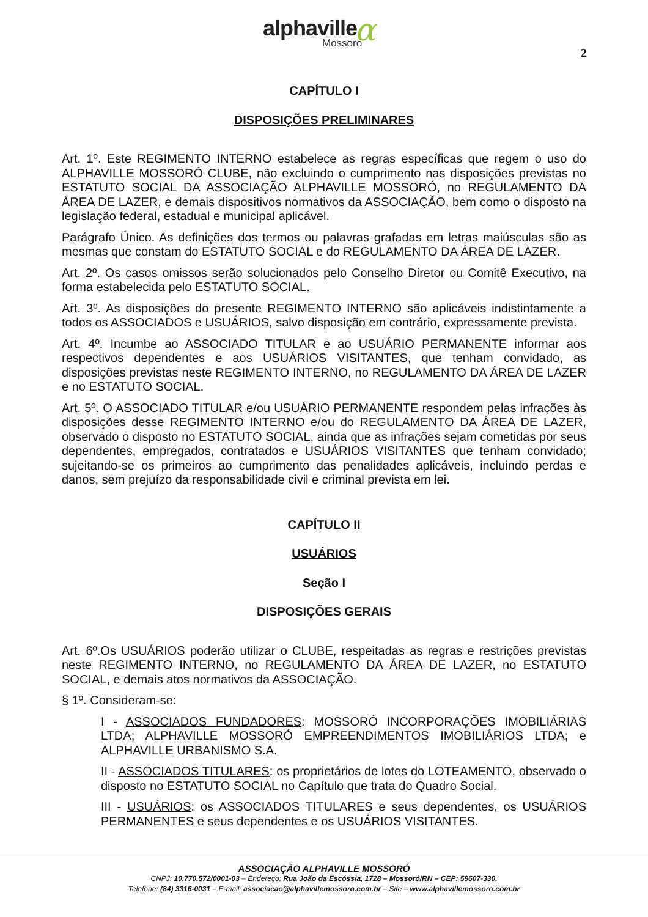α alphaville
Mossoró
2
CAPÍTULO I
DISPOSIÇÕES PRELIMINARES
Art. 1º. Este REGIMENTO INTERNO estabelece as regras específicas que regem o uso do ALPHAVILLE MOSSORÓ CLUBE, não excluindo o cumprimento nas disposições previstas no ESTATUTO SOCIAL DA ASSOCIAÇÃO ALPHAVILLE MOSSORÓ, no REGULAMENTO DA ÁREA DE LAZER, e demais dispositivos normativos da ASSOCIAÇÃO, bem como o disposto na legislação federal, estadual e municipal aplicável.
Parágrafo Único. As definições dos termos ou palavras grafadas em letras maiúsculas são as mesmas que constam do ESTATUTO SOCIAL e do REGULAMENTO DA ÁREA DE LAZER.
Art. 2º. Os casos omissos serão solucionados pelo Conselho Diretor ou Comitê Executivo, na forma estabelecida pelo ESTATUTO SOCIAL.
Art. 3º. As disposições do presente REGIMENTO INTERNO são aplicáveis indistintamente a todos os ASSOCIADOS e USUÁRIOS, salvo disposição em contrário, expressamente prevista.
Art. 4º. Incumbe ao ASSOCIADO TITULAR e ao USUÁRIO PERMANENTE informar aos respectivos dependentes e aos USUÁRIOS VISITANTES, que tenham convidado, as disposições previstas neste REGIMENTO INTERNO, no REGULAMENTO DA ÁREA DE LAZER e no ESTATUTO SOCIAL.
Art. 5º. O ASSOCIADO TITULAR e/ou USUÁRIO PERMANENTE respondem pelas infrações às disposições desse REGIMENTO INTERNO e/ou do REGULAMENTO DA ÁREA DE LAZER, observado o disposto no ESTATUTO SOCIAL, ainda que as infrações sejam cometidas por seus dependentes, empregados, contratados e USUÁRIOS VISITANTES que tenham convidado; sujeitando-se os primeiros ao cumprimento das penalidades aplicáveis, incluindo perdas e danos, sem prejuízo da responsabilidade civil e criminal prevista em lei.
CAPÍTULO II
USUÁRIOS
Seção I
DISPOSIÇÕES GERAIS
Art. 6º.Os USUÁRIOS poderão utilizar o CLUBE, respeitadas as regras e restrições previstas neste REGIMENTO INTERNO, no REGULAMENTO DA ÁREA DE LAZER, no ESTATUTO SOCIAL, e demais atos normativos da ASSOCIAÇÃO.
§ 1º. Consideram-se:
I - ASSOCIADOS FUNDADORES: MOSSORÓ INCORPORAÇÕES IMOBILIÁRIAS LTDA; ALPHAVILLE MOSSORÓ EMPREENDIMENTOS IMOBILIÁRIOS LTDA; e ALPHAVILLE URBANISMO S.A.
II - ASSOCIADOS TITULARES: os proprietários de lotes do LOTEAMENTO, observado o disposto no ESTATUTO SOCIAL no Capítulo que trata do Quadro Social.
III - USUÁRIOS: os ASSOCIADOS TITULARES e seus dependentes, os USUÁRIOS PERMANENTES e seus dependentes e os USUÁRIOS VISITANTES.
ASSOCIAÇÃO ALPHAVILLE MOSSORÓ
CNPJ: 10.770.572/0001-03 – Endereço: Rua João da Escóssia, 1728 – Mossoró/RN – CEP: 59607-330.
Telefone: (84) 3316-0031 – E-mail: associacao@alphavillemossoro.com.br – Site – www.alphavillemossoro.com.br